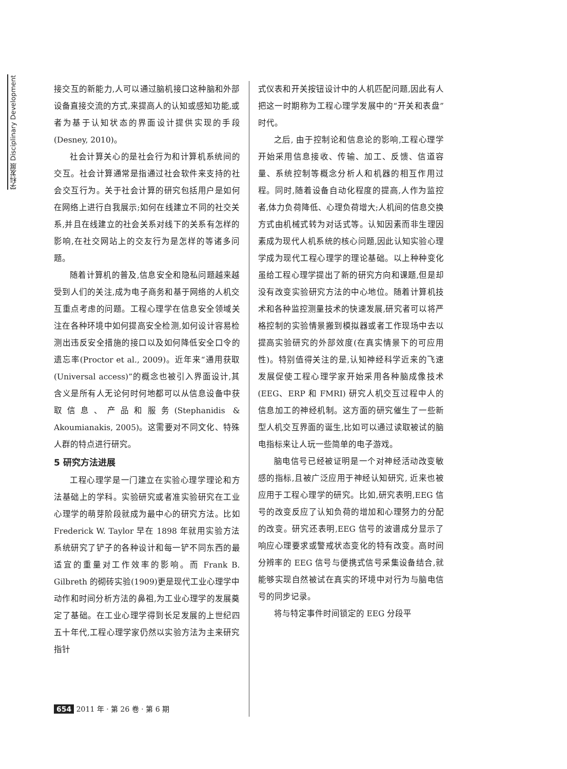学科发展 Disciplinary Development
接交互的新能力,人可以通过脑机接口这种脑和外部设备直接交流的方式,来提高人的认知或感知功能,或者为基于认知状态的界面设计提供实现的手段(Desney, 2010)。
社会计算关心的是社会行为和计算机系统间的交互。社会计算通常是指通过社会软件来支持的社会交互行为。关于社会计算的研究包括用户是如何在网络上进行自我展示;如何在线建立不同的社交关系,并且在线建立的社会关系对线下的关系有怎样的影响,在社交网站上的交友行为是怎样的等诸多问题。
随着计算机的普及,信息安全和隐私问题越来越受到人们的关注,成为电子商务和基于网络的人机交互重点考虑的问题。工程心理学在信息安全领域关注在各种环境中如何提高安全检测,如何设计容易检测出违反安全措施的接口以及如何降低安全口令的遗忘率(Proctor et al., 2009)。近年来“通用获取(Universal access)”的概念也被引入界面设计,其含义是所有人无论何时何地都可以从信息设备中获取信息、产品和服务(Stephanidis & Akoumianakis, 2005)。这需要对不同文化、特殊人群的特点进行研究。
5 研究方法进展
工程心理学是一门建立在实验心理学理论和方法基础上的学科。实验研究或者准实验研究在工业心理学的萌芽阶段就成为最中心的研究方法。比如 Frederick W. Taylor 早在 1898 年就用实验方法系统研究了铲子的各种设计和每一铲不同东西的最适宜的重量对工作效率的影响。而 Frank B. Gilbreth 的砌砖实验(1909)更是现代工业心理学中动作和时间分析方法的鼻祖,为工业心理学的发展奠定了基础。在工业心理学得到长足发展的上世纪四五十年代,工程心理学家仍然以实验方法为主来研究指针
式仪表和开关按钮设计中的人机匹配问题,因此有人把这一时期称为工程心理学发展中的“开关和表盘”时代。
之后, 由于控制论和信息论的影响,工程心理学开始采用信息接收、传输、加工、反馈、信道容量、系统控制等概念分析人和机器的相互作用过程。同时,随着设备自动化程度的提高,人作为监控者,体力负荷降低、心理负荷增大;人机间的信息交换方式由机械式转为对话式等。认知因素而非生理因素成为现代人机系统的核心问题,因此认知实验心理学成为现代工程心理学的理论基础。以上种种变化虽给工程心理学提出了新的研究方向和课题,但是却没有改变实验研究方法的中心地位。随着计算机技术和各种监控测量技术的快速发展,研究者可以将严格控制的实验情景搬到模拟器或者工作现场中去以提高实验研究的外部效度(在真实情景下的可应用性)。特别值得关注的是,认知神经科学近来的飞速发展促使工程心理学家开始采用各种脑成像技术 (EEG、ERP 和 FMRI) 研究人机交互过程中人的信息加工的神经机制。这方面的研究催生了一些新型人机交互界面的诞生,比如可以通过读取被试的脑电指标来让人玩一些简单的电子游戏。
脑电信号已经被证明是一个对神经活动改变敏感的指标,且被广泛应用于神经认知研究, 近来也被应用于工程心理学的研究。比如,研究表明,EEG 信号的改变反应了认知负荷的增加和心理努力的分配的改变。研究还表明,EEG 信号的波谱成分显示了响应心理要求或警戒状态变化的特有改变。高时间分辨率的 EEG 信号与便携式信号采集设备结合,就能够实现自然被试在真实的环境中对行为与脑电信号的同步记录。
将与特定事件时间锁定的 EEG 分段平
654 2011 年 · 第 26 卷 · 第 6 期